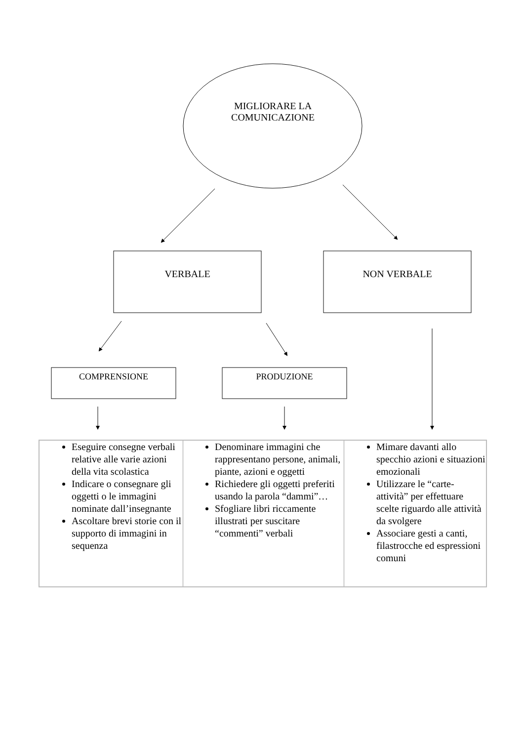MIGLIORARE LA
COMUNICAZIONE
VERBALE NON VERBALE
COMPRENSIONE PRODUZIONE
| Eseguire consegne verbali relative alle varie azioni della vita scolastica Indicare o consegnare gli oggetti o le immagini nominate dall’insegnante Ascoltare brevi storie con il supporto di immagini in sequenza | Denominare immagini che rappresentano persone, animali, piante, azioni e oggetti Richiedere gli oggetti preferiti usando la parola “dammi”… Sfogliare libri riccamente illustrati per suscitare “commenti” verbali | Mimare davanti allo specchio azioni e situazioni emozionali Utilizzare le “carte-attività” per effettuare scelte riguardo alle attività da svolgere Associare gesti a canti, filastrocche ed espressioni comuni |